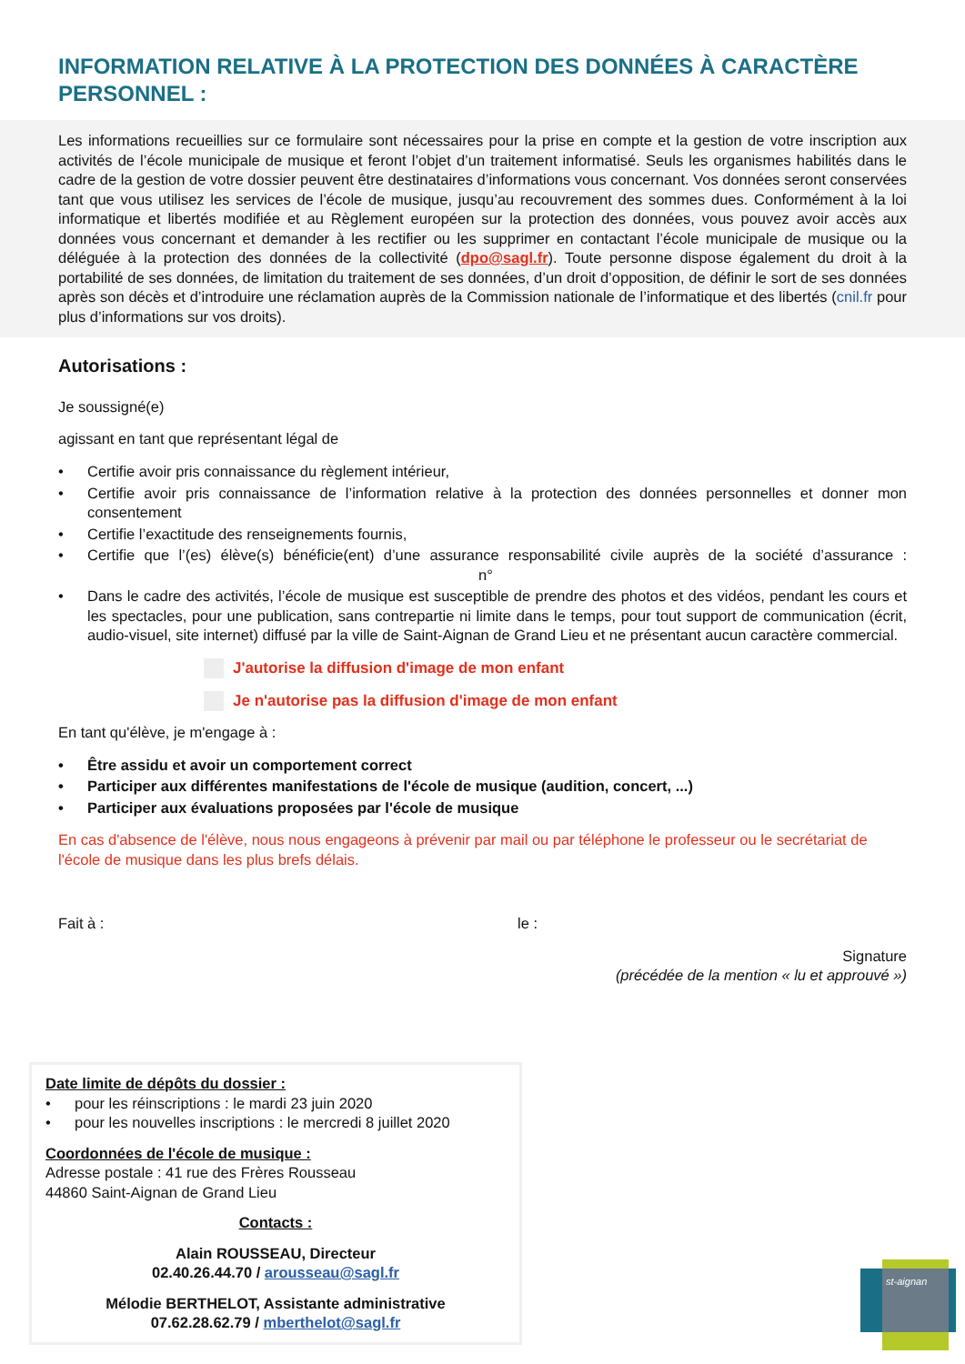INFORMATION RELATIVE À LA PROTECTION DES DONNÉES À CARACTÈRE PERSONNEL :
Les informations recueillies sur ce formulaire sont nécessaires pour la prise en compte et la gestion de votre inscription aux activités de l’école municipale de musique et feront l’objet d’un traitement informatisé. Seuls les organismes habilités dans le cadre de la gestion de votre dossier peuvent être destinataires d’informations vous concernant. Vos données seront conservées tant que vous utilisez les services de l’école de musique, jusqu’au recouvrement des sommes dues. Conformément à la loi informatique et libertés modifiée et au Règlement européen sur la protection des données, vous pouvez avoir accès aux données vous concernant et demander à les rectifier ou les supprimer en contactant l’école municipale de musique ou la déléguée à la protection des données de la collectivité (dpo@sagl.fr). Toute personne dispose également du droit à la portabilité de ses données, de limitation du traitement de ses données, d’un droit d’opposition, de définir le sort de ses données après son décès et d’introduire une réclamation auprès de la Commission nationale de l’informatique et des libertés (cnil.fr pour plus d’informations sur vos droits).
Autorisations :
Je soussigné(e)
agissant en tant que représentant légal de
• Certifie avoir pris connaissance du règlement intérieur,
• Certifie avoir pris connaissance de l’information relative à la protection des données personnelles et donner mon consentement
• Certifie l’exactitude des renseignements fournis,
• Certifie que l’(es) élève(s) bénéficie(ent) d’une assurance responsabilité civile auprès de la société d’assurance : n°
• Dans le cadre des activités, l’école de musique est susceptible de prendre des photos et des vidéos, pendant les cours et les spectacles, pour une publication, sans contrepartie ni limite dans le temps, pour tout support de communication (écrit, audio-visuel, site internet) diffusé par la ville de Saint-Aignan de Grand Lieu et ne présentant aucun caractère commercial.
J'autorise la diffusion d'image de mon enfant
Je n'autorise pas la diffusion d'image de mon enfant
En tant qu'élève, je m'engage à :
• Être assidu et avoir un comportement correct
• Participer aux différentes manifestations de l'école de musique (audition, concert, ...)
• Participer aux évaluations proposées par l'école de musique
En cas d'absence de l'élève, nous nous engageons à prévenir par mail ou par téléphone le professeur ou le secrétariat de l'école de musique dans les plus brefs délais.
Fait à : le :
Signature
(précédée de la mention « lu et approuvé »)
Date limite de dépôts du dossier :
• pour les réinscriptions : le mardi 23 juin 2020
• pour les nouvelles inscriptions : le mercredi 8 juillet 2020
Coordonnées de l'école de musique :
Adresse postale : 41 rue des Frères Rousseau
44860 Saint-Aignan de Grand Lieu
Contacts :
Alain ROUSSEAU, Directeur
02.40.26.44.70 / arousseau@sagl.fr
Mélodie BERTHELOT, Assistante administrative
07.62.28.62.79 / mberthelot@sagl.fr
st-aignan